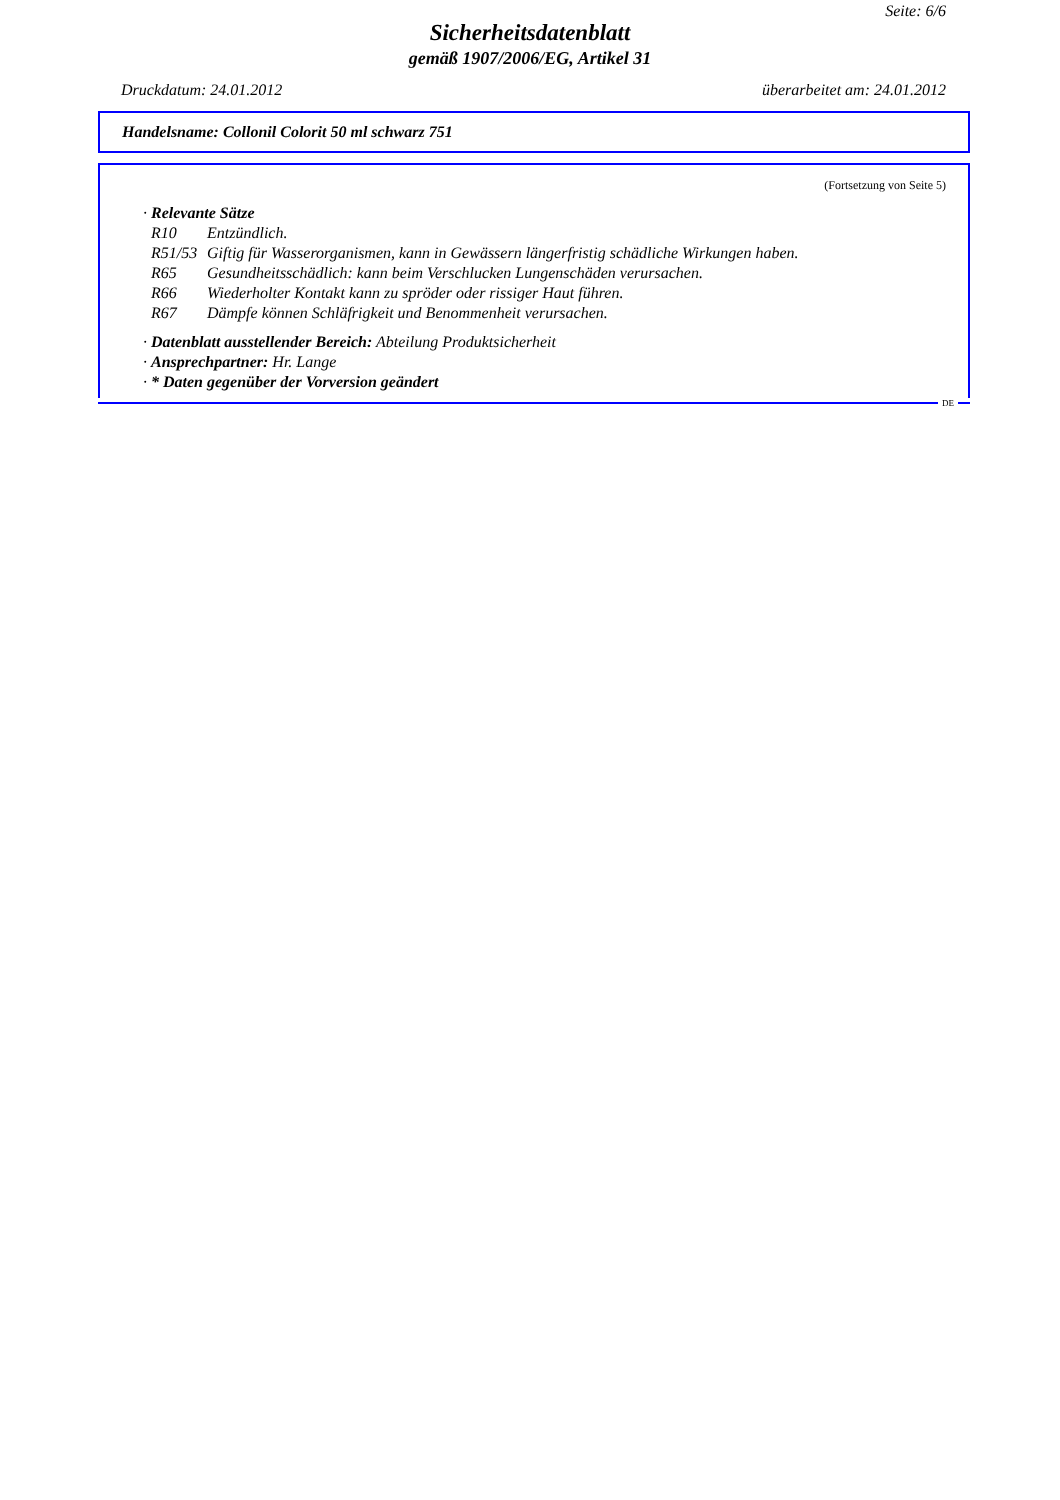Seite: 6/6
Sicherheitsdatenblatt
gemäß 1907/2006/EG, Artikel 31
Druckdatum: 24.01.2012 überarbeitet am: 24.01.2012
Handelsname: Collonil Colorit 50 ml schwarz 751
(Fortsetzung von Seite 5)
· Relevante Sätze
R10 Entzündlich.
R51/53 Giftig für Wasserorganismen, kann in Gewässern längerfristig schädliche Wirkungen haben.
R65 Gesundheitsschädlich: kann beim Verschlucken Lungenschäden verursachen.
R66 Wiederholter Kontakt kann zu spröder oder rissiger Haut führen.
R67 Dämpfe können Schläfrigkeit und Benommenheit verursachen.
· Datenblatt ausstellender Bereich: Abteilung Produktsicherheit
· Ansprechpartner: Hr. Lange
· * Daten gegenüber der Vorversion geändert
DE